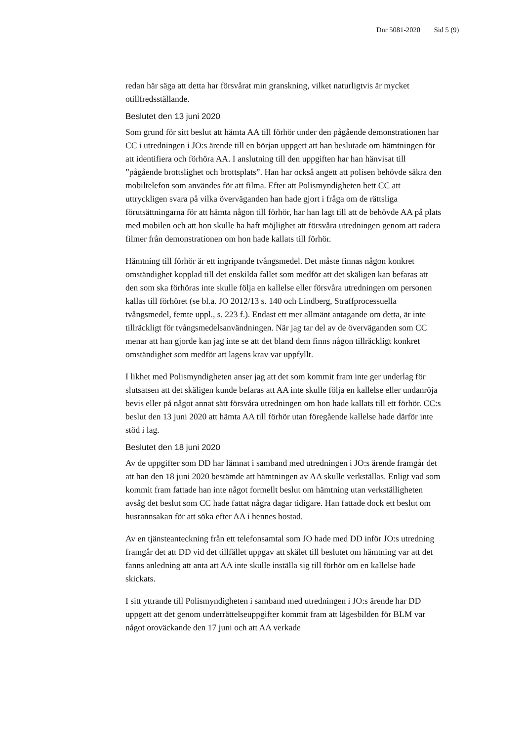Dnr 5081-2020 Sid 5 (9)
redan här säga att detta har försvårat min granskning, vilket naturligtvis är mycket otillfredsställande.
Beslutet den 13 juni 2020
Som grund för sitt beslut att hämta AA till förhör under den pågående demonstrationen har CC i utredningen i JO:s ärende till en början uppgett att han beslutade om hämtningen för att identifiera och förhöra AA. I anslutning till den uppgiften har han hänvisat till ”pågående brottslighet och brottsplats”. Han har också angett att polisen behövde säkra den mobiltelefon som användes för att filma. Efter att Polismyndigheten bett CC att uttryckligen svara på vilka överväganden han hade gjort i fråga om de rättsliga förutsättningarna för att hämta någon till förhör, har han lagt till att de behövde AA på plats med mobilen och att hon skulle ha haft möjlighet att försvåra utredningen genom att radera filmer från demonstrationen om hon hade kallats till förhör.
Hämtning till förhör är ett ingripande tvångsmedel. Det måste finnas någon konkret omständighet kopplad till det enskilda fallet som medför att det skäligen kan befaras att den som ska förhöras inte skulle följa en kallelse eller försvåra utredningen om personen kallas till förhöret (se bl.a. JO 2012/13 s. 140 och Lindberg, Straffprocessuella tvångsmedel, femte uppl., s. 223 f.). Endast ett mer allmänt antagande om detta, är inte tillräckligt för tvångsmedelsanvändningen. När jag tar del av de överväganden som CC menar att han gjorde kan jag inte se att det bland dem finns någon tillräckligt konkret omständighet som medför att lagens krav var uppfyllt.
I likhet med Polismyndigheten anser jag att det som kommit fram inte ger underlag för slutsatsen att det skäligen kunde befaras att AA inte skulle följa en kallelse eller undanröja bevis eller på något annat sätt försvåra utredningen om hon hade kallats till ett förhör. CC:s beslut den 13 juni 2020 att hämta AA till förhör utan föregående kallelse hade därför inte stöd i lag.
Beslutet den 18 juni 2020
Av de uppgifter som DD har lämnat i samband med utredningen i JO:s ärende framgår det att han den 18 juni 2020 bestämde att hämtningen av AA skulle verkställas. Enligt vad som kommit fram fattade han inte något formellt beslut om hämtning utan verkställigheten avsåg det beslut som CC hade fattat några dagar tidigare. Han fattade dock ett beslut om husrannsakan för att söka efter AA i hennes bostad.
Av en tjänsteanteckning från ett telefonsamtal som JO hade med DD inför JO:s utredning framgår det att DD vid det tillfället uppgav att skälet till beslutet om hämtning var att det fanns anledning att anta att AA inte skulle inställa sig till förhör om en kallelse hade skickats.
I sitt yttrande till Polismyndigheten i samband med utredningen i JO:s ärende har DD uppgett att det genom underrättelseuppgifter kommit fram att lägesbilden för BLM var något oroväckande den 17 juni och att AA verkade